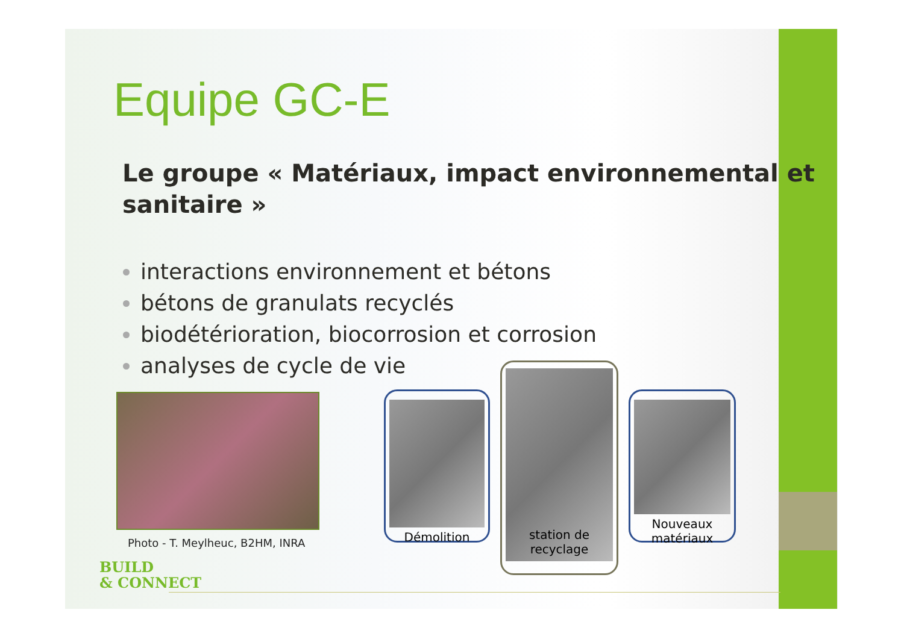Equipe GC-E
Le groupe « Matériaux, impact environnemental et sanitaire »
interactions environnement et bétons
bétons de granulats recyclés
biodétérioration, biocorrosion et corrosion
analyses de cycle de vie
Photo - T. Meylheuc, B2HM, INRA
Démolition
station de recyclage
Nouveaux matériaux
BUILD
& CONNECT